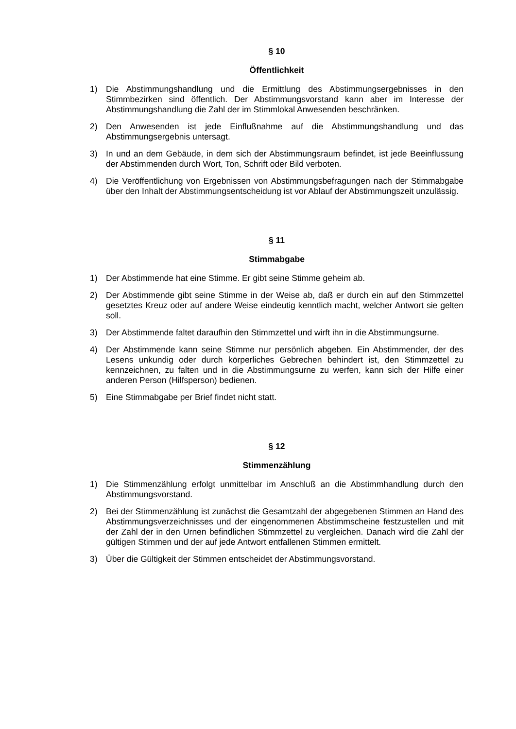§ 10
Öffentlichkeit
1) Die Abstimmungshandlung und die Ermittlung des Abstimmungsergebnisses in den Stimmbezirken sind öffentlich. Der Abstimmungsvorstand kann aber im Interesse der Abstimmungshandlung die Zahl der im Stimmlokal Anwesenden beschränken.
2) Den Anwesenden ist jede Einflußnahme auf die Abstimmungshandlung und das Abstimmungsergebnis untersagt.
3) In und an dem Gebäude, in dem sich der Abstimmungsraum befindet, ist jede Beeinflussung der Abstimmenden durch Wort, Ton, Schrift oder Bild verboten.
4) Die Veröffentlichung von Ergebnissen von Abstimmungsbefragungen nach der Stimmabgabe über den Inhalt der Abstimmungsentscheidung ist vor Ablauf der Abstimmungszeit unzulässig.
§ 11
Stimmabgabe
1) Der Abstimmende hat eine Stimme. Er gibt seine Stimme geheim ab.
2) Der Abstimmende gibt seine Stimme in der Weise ab, daß er durch ein auf den Stimmzettel gesetztes Kreuz oder auf andere Weise eindeutig kenntlich macht, welcher Antwort sie gelten soll.
3) Der Abstimmende faltet daraufhin den Stimmzettel und wirft ihn in die Abstimmungsurne.
4) Der Abstimmende kann seine Stimme nur persönlich abgeben. Ein Abstimmender, der des Lesens unkundig oder durch körperliches Gebrechen behindert ist, den Stimmzettel zu kennzeichnen, zu falten und in die Abstimmungsurne zu werfen, kann sich der Hilfe einer anderen Person (Hilfsperson) bedienen.
5) Eine Stimmabgabe per Brief findet nicht statt.
§ 12
Stimmenzählung
1) Die Stimmenzählung erfolgt unmittelbar im Anschluß an die Abstimmhandlung durch den Abstimmungsvorstand.
2) Bei der Stimmenzählung ist zunächst die Gesamtzahl der abgegebenen Stimmen an Hand des Abstimmungsverzeichnisses und der eingenommenen Abstimmscheine festzustellen und mit der Zahl der in den Urnen befindlichen Stimmzettel zu vergleichen. Danach wird die Zahl der gültigen Stimmen und der auf jede Antwort entfallenen Stimmen ermittelt.
3) Über die Gültigkeit der Stimmen entscheidet der Abstimmungsvorstand.